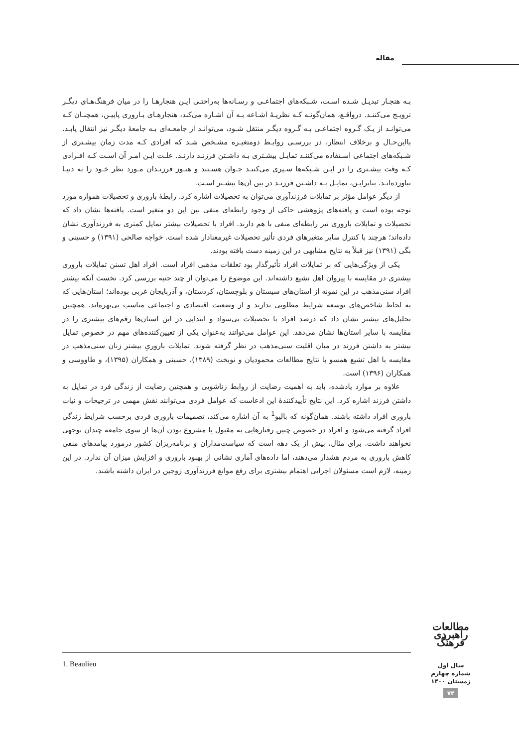مقاله
بـه هنجـار تبدیـل شـده اسـت، شـبکه‌های اجتماعـی و رسـانه‌ها به‌راحتـی ایـن هنجارهـا را در میان فرهنگ‌هـای دیگـر ترویـج می‌کننـد. درواقـع، همان‌گونـه کـه نظریـهٔ اشـاعه بـه آن اشـاره می‌کند، هنجارهـای بـاروری پاییـن، همچنـان کـه می‌توانـد از یـک گـروه اجتماعـی بـه گـروه دیگـر منتقل شـود، می‌توانـد از جامعـه‌ای بـه جامعهٔ دیگـر نیز انتقال یابـد. بااین‌حـال و برخلاف انتظار، در بررسـی روابـط دومتغیـره مشـخص شـد که افرادی کـه مدت زمان بیشـتری از شـبکه‌های اجتماعی اسـتفاده می‌کننـد تمایـل بیشـتری بـه داشـتن فرزنـد دارنـد. علـت ایـن امـر آن اسـت کـه افـرادی کـه وقت بیشـتری را در ایـن شـبکه‌ها سـپری می‌کننـد جـوان هسـتند و هنـوز فرزنـدان مـورد نظر خـود را به دنیـا نیاورده‌انـد. بنابرایـن، تمایـل بـه داشـتن فرزنـد در بین آن‌ها بیشـتر اسـت.
از دیگر عوامل مؤثر بر تمایلات فرزندآوری می‌توان به تحصیلات اشاره کرد. رابطهٔ باروری و تحصیلات همواره مورد توجه بوده است و یافته‌های پژوهشی حاکی از وجود رابطه‌ای منفی بین این دو متغیر است. یافته‌ها نشان داد که تحصیلات و تمایلات باروری نیز رابطه‌ای منفی با هم دارند. افراد با تحصیلات بیشتر تمایل کمتری به فرزندآوری نشان داده‌اند؛ هرچند با کنترل سایر متغیرهای فردی تأثیر تحصیلات غیرمعنادار شده است. خواجه صالحی (۱۳۹۱) و حسینی و بگی (۱۳۹۱) نیز قبلاً به نتایج مشابهی در این زمینه دست یافته بودند.
یکی از ویژگی‌هایی که بر تمایلات افراد تأثیرگذار بود تعلقات مذهبی افراد است. افراد اهل تسنن تمایلات باروری بیشتری در مقایسه با پیروان اهل تشیع داشته‌اند. این موضوع را می‌توان از چند جنبه بررسی کرد. نخست آنکه بیشتر افراد سنی‌مذهب در این نمونه از استان‌های سیستان و بلوچستان، کردستان، و آذربایجان غربی بوده‌اند؛ استان‌هایی که به لحاظ شاخص‌های توسعه شرایط مطلوبی ندارند و از وضعیت اقتصادی و اجتماعی مناسب بی‌بهره‌اند. همچنین تحلیل‌های بیشتر نشان داد که درصد افراد با تحصیلات بی‌سواد و ابتدایی در این استان‌ها رقم‌های بیشتری را در مقایسه با سایر استان‌ها نشان می‌دهد. این عوامل می‌توانند به‌عنوان یکی از تعیین‌کننده‌های مهم در خصوص تمایل بیشتر به داشتن فرزند در میان اقلیت سنی‌مذهب در نظر گرفته شوند. تمایلات باروریِ بیشتر زنان سنی‌مذهب در مقایسه با اهل تشیع همسو با نتایج مطالعات محمودیان و نوبخت (۱۳۸۹)، حسینی و همکاران (۱۳۹۵)، و طاووسی و همکاران (۱۳۹۶) است.
علاوه بر موارد یادشده، باید به اهمیت رضایت از روابط زناشویی و همچنین رضایت از زندگی فرد در تمایل به داشتن فرزند اشاره کرد. این نتایج تأییدکنندهٔ این ادعاست که عوامل فردی می‌توانند نقش مهمی در ترجیحات و نیات باروری افراد داشته باشند. همان‌گونه که بالیو<sup>1</sup> به آن اشاره می‌کند، تصمیمات باروری فردی برحسب شرایط زندگی افراد گرفته می‌شود و افراد در خصوص چنین رفتارهایی به مقبول یا مشروع بودن آن‌ها از سوی جامعه چندان توجهی نخواهند داشت. برای مثال، بیش از یک دهه است که سیاست‌مداران و برنامه‌ریزان کشور درمورد پیامدهای منفی کاهش باروری به مردم هشدار می‌دهند، اما داده‌های آماری نشانی از بهبود باروری و افزایش میزان آن ندارد. در این زمینه، لازم است مسئولان اجرایی اهتمام بیشتری برای رفع موانع فرزندآوری زوجین در ایران داشته باشند.
1. Beaulieu
مطالعات راهبردی فرهنگ
سال اول
شماره چهارم
زمستان ۱۴۰۰
۷۴